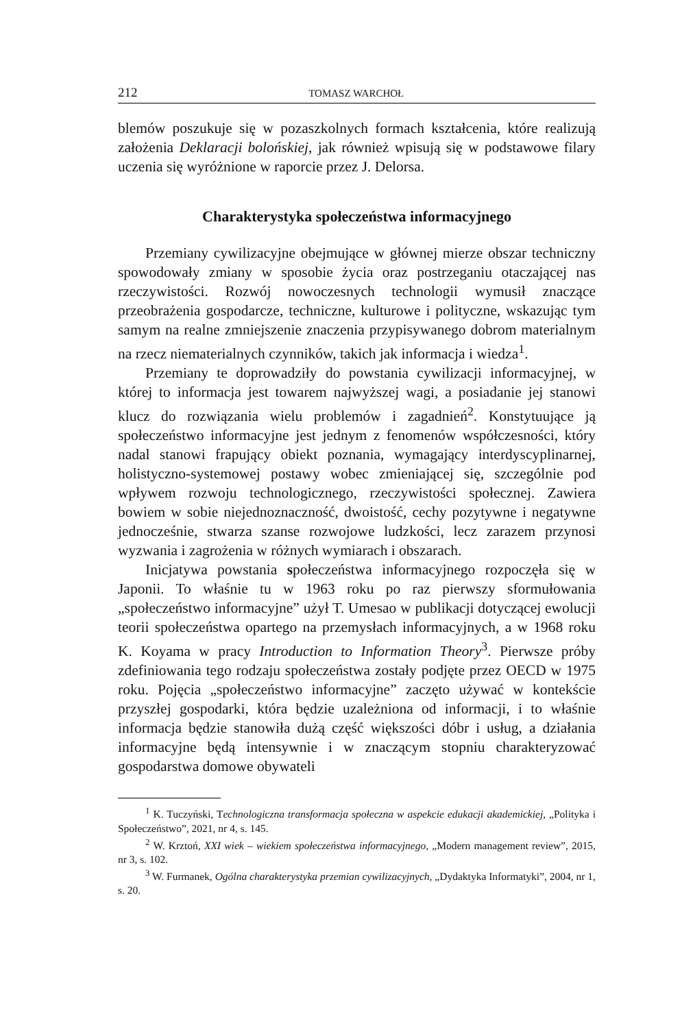212 TOMASZ WARCHOŁ
blemów poszukuje się w pozaszkolnych formach kształcenia, które realizują założenia Deklaracji bolońskiej, jak również wpisują się w podstawowe filary uczenia się wyróżnione w raporcie przez J. Delorsa.
Charakterystyka społeczeństwa informacyjnego
Przemiany cywilizacyjne obejmujące w głównej mierze obszar techniczny spowodowały zmiany w sposobie życia oraz postrzeganiu otaczającej nas rzeczywistości. Rozwój nowoczesnych technologii wymusił znaczące przeobrażenia gospodarcze, techniczne, kulturowe i polityczne, wskazując tym samym na realne zmniejszenie znaczenia przypisywanego dobrom materialnym na rzecz niematerialnych czynników, takich jak informacja i wiedza<sup>1</sup>.
Przemiany te doprowadziły do powstania cywilizacji informacyjnej, w której to informacja jest towarem najwyższej wagi, a posiadanie jej stanowi klucz do rozwiązania wielu problemów i zagadnień<sup>2</sup>. Konstytuujące ją społeczeństwo informacyjne jest jednym z fenomenów współczesności, który nadal stanowi frapujący obiekt poznania, wymagający interdyscyplinarnej, holistyczno-systemowej postawy wobec zmieniającej się, szczególnie pod wpływem rozwoju technologicznego, rzeczywistości społecznej. Zawiera bowiem w sobie niejednoznaczność, dwoistość, cechy pozytywne i negatywne jednocześnie, stwarza szanse rozwojowe ludzkości, lecz zarazem przynosi wyzwania i zagrożenia w różnych wymiarach i obszarach.
Inicjatywa powstania społeczeństwa informacyjnego rozpoczęła się w Japonii. To właśnie tu w 1963 roku po raz pierwszy sformułowania „społeczeństwo informacyjne” użył T. Umesao w publikacji dotyczącej ewolucji teorii społeczeństwa opartego na przemysłach informacyjnych, a w 1968 roku K. Koyama w pracy Introduction to Information Theory<sup>3</sup>. Pierwsze próby zdefiniowania tego rodzaju społeczeństwa zostały podjęte przez OECD w 1975 roku. Pojęcia „społeczeństwo informacyjne” zaczęto używać w kontekście przyszłej gospodarki, która będzie uzależniona od informacji, i to właśnie informacja będzie stanowiła dużą część większości dóbr i usług, a działania informacyjne będą intensywnie i w znaczącym stopniu charakteryzować gospodarstwa domowe obywateli
<sup>1</sup> K. Tuczyński, Technologiczna transformacja społeczna w aspekcie edukacji akademickiej, „Polityka i Społeczeństwo”, 2021, nr 4, s. 145.
<sup>2</sup> W. Krztoń, XXI wiek – wiekiem społeczeństwa informacyjnego, „Modern management review”, 2015, nr 3, s. 102.
<sup>3</sup> W. Furmanek, Ogólna charakterystyka przemian cywilizacyjnych, „Dydaktyka Informatyki”, 2004, nr 1, s. 20.